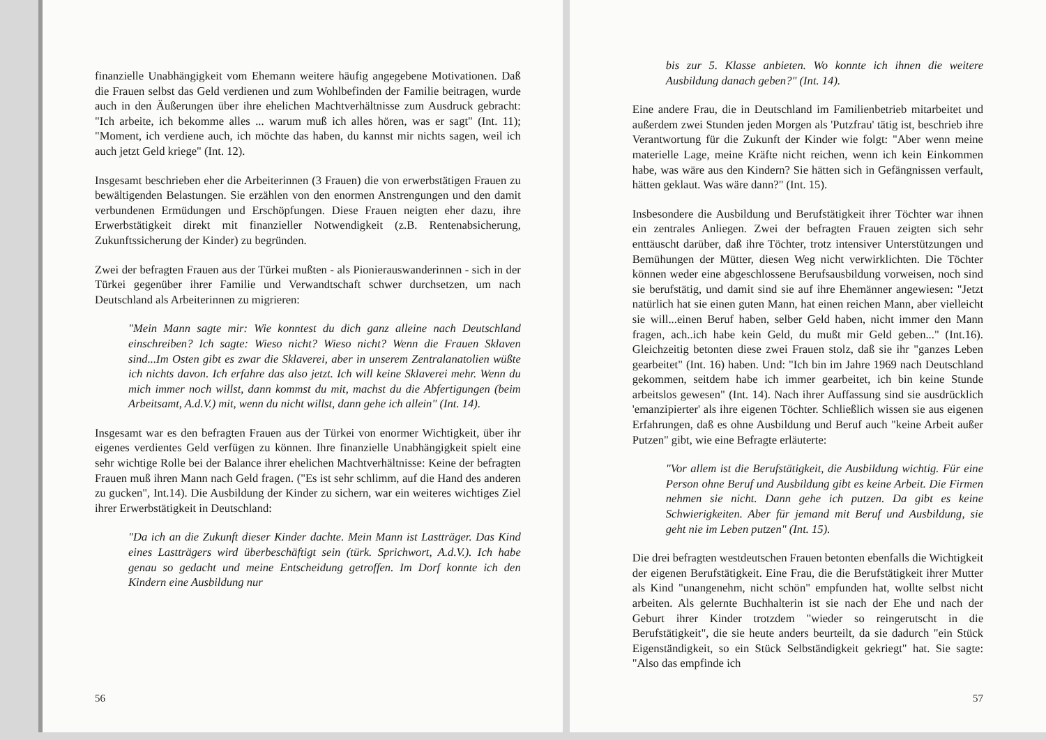finanzielle Unabhängigkeit vom Ehemann weitere häufig angegebene Motivationen. Daß die Frauen selbst das Geld verdienen und zum Wohlbefinden der Familie beitragen, wurde auch in den Äußerungen über ihre ehelichen Machtverhältnisse zum Ausdruck gebracht: "Ich arbeite, ich bekomme alles ... warum muß ich alles hören, was er sagt" (Int. 11); "Moment, ich verdiene auch, ich möchte das haben, du kannst mir nichts sagen, weil ich auch jetzt Geld kriege" (Int. 12).
Insgesamt beschrieben eher die Arbeiterinnen (3 Frauen) die von erwerbstätigen Frauen zu bewältigenden Belastungen. Sie erzählen von den enormen Anstrengungen und den damit verbundenen Ermüdungen und Erschöpfungen. Diese Frauen neigten eher dazu, ihre Erwerbstätigkeit direkt mit finanzieller Notwendigkeit (z.B. Rentenabsicherung, Zukunftssicherung der Kinder) zu begründen.
Zwei der befragten Frauen aus der Türkei mußten - als Pionierauswanderinnen - sich in der Türkei gegenüber ihrer Familie und Verwandtschaft schwer durchsetzen, um nach Deutschland als Arbeiterinnen zu migrieren:
"Mein Mann sagte mir: Wie konntest du dich ganz alleine nach Deutschland einschreiben? Ich sagte: Wieso nicht? Wieso nicht? Wenn die Frauen Sklaven sind...Im Osten gibt es zwar die Sklaverei, aber in unserem Zentralanatolien wüßte ich nichts davon. Ich erfahre das also jetzt. Ich will keine Sklaverei mehr. Wenn du mich immer noch willst, dann kommst du mit, machst du die Abfertigungen (beim Arbeitsamt, A.d.V.) mit, wenn du nicht willst, dann gehe ich allein" (Int. 14).
Insgesamt war es den befragten Frauen aus der Türkei von enormer Wichtigkeit, über ihr eigenes verdientes Geld verfügen zu können. Ihre finanzielle Unabhängigkeit spielt eine sehr wichtige Rolle bei der Balance ihrer ehelichen Machtverhältnisse: Keine der befragten Frauen muß ihren Mann nach Geld fragen. ("Es ist sehr schlimm, auf die Hand des anderen zu gucken", Int.14). Die Ausbildung der Kinder zu sichern, war ein weiteres wichtiges Ziel ihrer Erwerbstätigkeit in Deutschland:
"Da ich an die Zukunft dieser Kinder dachte. Mein Mann ist Lastträger. Das Kind eines Lastträgers wird überbeschäftigt sein (türk. Sprichwort, A.d.V.). Ich habe genau so gedacht und meine Entscheidung getroffen. Im Dorf konnte ich den Kindern eine Ausbildung nur
56
bis zur 5. Klasse anbieten. Wo konnte ich ihnen die weitere Ausbildung danach geben?" (Int. 14).
Eine andere Frau, die in Deutschland im Familienbetrieb mitarbeitet und außerdem zwei Stunden jeden Morgen als 'Putzfrau' tätig ist, beschrieb ihre Verantwortung für die Zukunft der Kinder wie folgt: "Aber wenn meine materielle Lage, meine Kräfte nicht reichen, wenn ich kein Einkommen habe, was wäre aus den Kindern? Sie hätten sich in Gefängnissen verfault, hätten geklaut. Was wäre dann?" (Int. 15).
Insbesondere die Ausbildung und Berufstätigkeit ihrer Töchter war ihnen ein zentrales Anliegen. Zwei der befragten Frauen zeigten sich sehr enttäuscht darüber, daß ihre Töchter, trotz intensiver Unterstützungen und Bemühungen der Mütter, diesen Weg nicht verwirklichten. Die Töchter können weder eine abgeschlossene Berufsausbildung vorweisen, noch sind sie berufstätig, und damit sind sie auf ihre Ehemänner angewiesen: "Jetzt natürlich hat sie einen guten Mann, hat einen reichen Mann, aber vielleicht sie will...einen Beruf haben, selber Geld haben, nicht immer den Mann fragen, ach..ich habe kein Geld, du mußt mir Geld geben..." (Int.16). Gleichzeitig betonten diese zwei Frauen stolz, daß sie ihr "ganzes Leben gearbeitet" (Int. 16) haben. Und: "Ich bin im Jahre 1969 nach Deutschland gekommen, seitdem habe ich immer gearbeitet, ich bin keine Stunde arbeitslos gewesen" (Int. 14). Nach ihrer Auffassung sind sie ausdrücklich 'emanzipierter' als ihre eigenen Töchter. Schließlich wissen sie aus eigenen Erfahrungen, daß es ohne Ausbildung und Beruf auch "keine Arbeit außer Putzen" gibt, wie eine Befragte erläuterte:
"Vor allem ist die Berufstätigkeit, die Ausbildung wichtig. Für eine Person ohne Beruf und Ausbildung gibt es keine Arbeit. Die Firmen nehmen sie nicht. Dann gehe ich putzen. Da gibt es keine Schwierigkeiten. Aber für jemand mit Beruf und Ausbildung, sie geht nie im Leben putzen" (Int. 15).
Die drei befragten westdeutschen Frauen betonten ebenfalls die Wichtigkeit der eigenen Berufstätigkeit. Eine Frau, die die Berufstätigkeit ihrer Mutter als Kind "unangenehm, nicht schön" empfunden hat, wollte selbst nicht arbeiten. Als gelernte Buchhalterin ist sie nach der Ehe und nach der Geburt ihrer Kinder trotzdem "wieder so reingerutscht in die Berufstätigkeit", die sie heute anders beurteilt, da sie dadurch "ein Stück Eigenständigkeit, so ein Stück Selbständigkeit gekriegt" hat. Sie sagte: "Also das empfinde ich
57